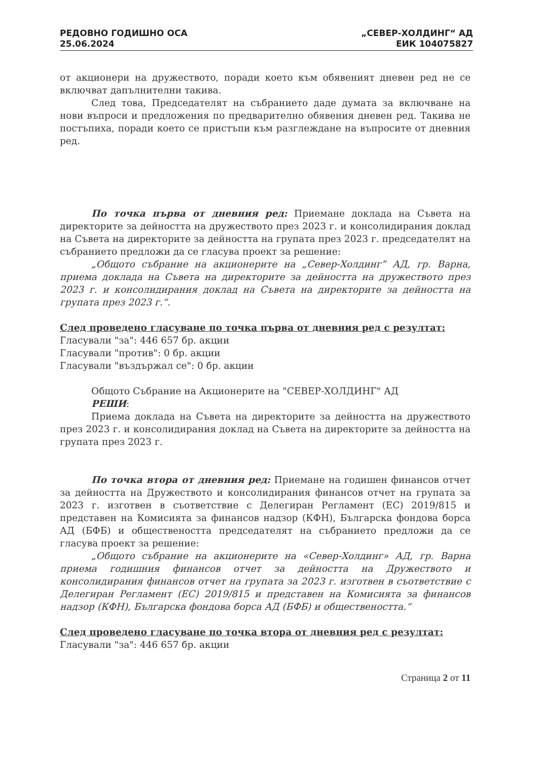РЕДОВНО ГОДИШНО ОСА
25.06.2024
„СЕВЕР-ХОЛДИНГ“ АД
ЕИК 104075827
от акционери на дружеството, поради което към обявеният дневен ред не се включват дапълнителни такива.
След това, Председателят на събранието даде думата за включване на нови въпроси и предложения по предварително обявения дневен ред. Такива не постъпиха, поради което се пристъпи към разглеждане на въпросите от дневния ред.
По точка първа от дневния ред: Приемане доклада на Съвета на директорите за дейността на дружеството през 2023 г. и консолидирания доклад на Съвета на директорите за дейността на групата през 2023 г. председателят на събранието предложи да се гласува проект за решение:
„Общото събрание на акционерите на „Север-Холдинг” АД, гр. Варна, приема доклада на Съвета на директорите за дейността на дружеството през 2023 г. и консолидирания доклад на Съвета на директорите за дейността на групата през 2023 г.“.
След проведено гласуване по точка първа от дневния ред с резултат:
Гласували "за": 446 657 бр. акции
Гласували "против": 0 бр. акции
Гласували "въздържал се": 0 бр. акции
Общото Събрание на Акционерите на "СЕВЕР-ХОЛДИНГ" АД
РЕШИ:
Приема доклада на Съвета на директорите за дейността на дружеството през 2023 г. и консолидирания доклад на Съвета на директорите за дейността на групата през 2023 г.
По точка втора от дневния ред: Приемане на годишен финансов отчет за дейността на Дружеството и консолидирания финансов отчет на групата за 2023 г. изготвен в съответствие с Делегиран Регламент (ЕС) 2019/815 и представен на Комисията за финансов надзор (КФН), Българска фондова борса АД (БФБ) и обществеността председателят на събранието предложи да се гласува проект за решение:
„Общото събрание на акционерите на «Север-Холдинг» АД, гр. Варна приема годишния финансов отчет за дейността на Дружеството и консолидирания финансов отчет на групата за 2023 г. изготвен в съответствие с Делегиран Регламент (ЕС) 2019/815 и представен на Комисията за финансов надзор (КФН), Българска фондова борса АД (БФБ) и обществеността.“
След проведено гласуване по точка втора от дневния ред с резултат:
Гласували "за": 446 657 бр. акции
Страница 2 от 11